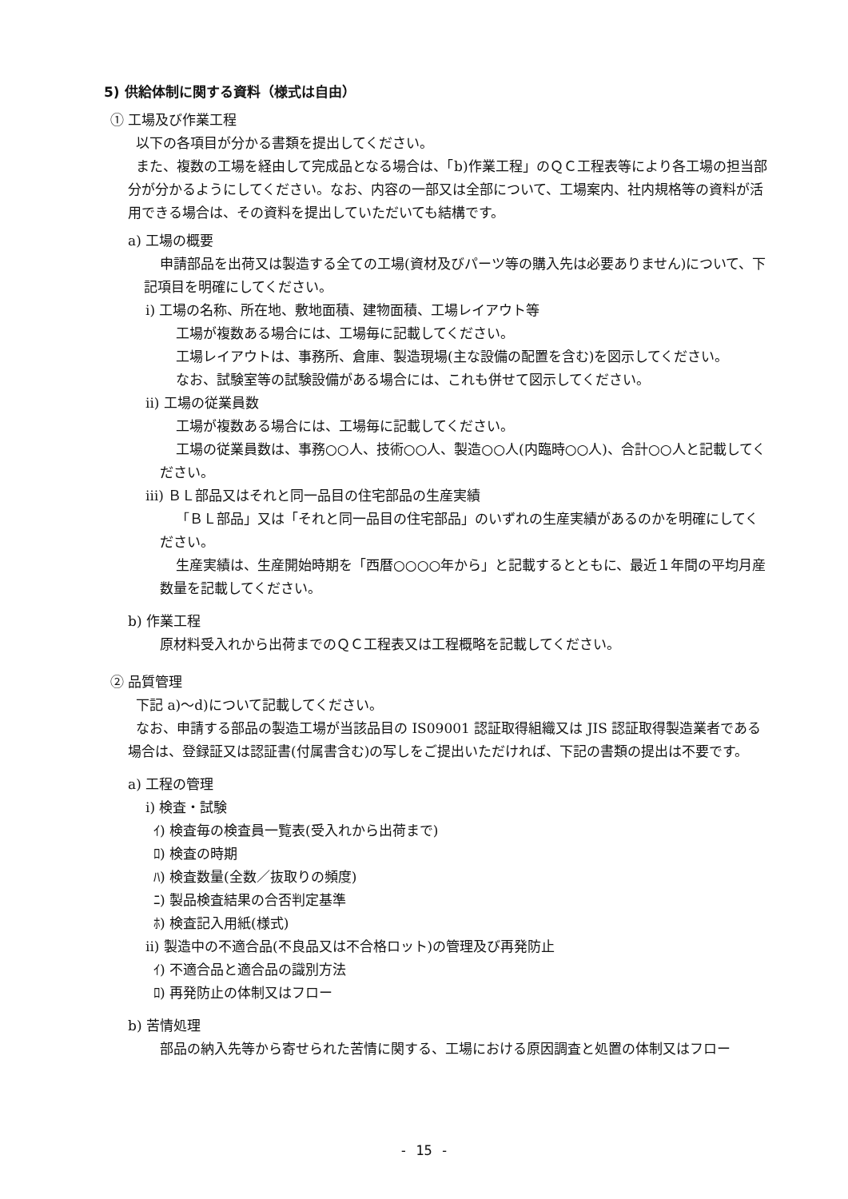5) 供給体制に関する資料（様式は自由）
① 工場及び作業工程
以下の各項目が分かる書類を提出してください。
また、複数の工場を経由して完成品となる場合は、「b)作業工程」のＱＣ工程表等により各工場の担当部分が分かるようにしてください。なお、内容の一部又は全部について、工場案内、社内規格等の資料が活用できる場合は、その資料を提出していただいても結構です。
a) 工場の概要
申請部品を出荷又は製造する全ての工場(資材及びパーツ等の購入先は必要ありません)について、下記項目を明確にしてください。
ⅰ) 工場の名称、所在地、敷地面積、建物面積、工場レイアウト等
工場が複数ある場合には、工場毎に記載してください。
工場レイアウトは、事務所、倉庫、製造現場(主な設備の配置を含む)を図示してください。
なお、試験室等の試験設備がある場合には、これも併せて図示してください。
ⅱ) 工場の従業員数
工場が複数ある場合には、工場毎に記載してください。
工場の従業員数は、事務○○人、技術○○人、製造○○人(内臨時○○人)、合計○○人と記載してください。
ⅲ) ＢＬ部品又はそれと同一品目の住宅部品の生産実績
「ＢＬ部品」又は「それと同一品目の住宅部品」のいずれの生産実績があるのかを明確にしてください。
生産実績は、生産開始時期を「西暦○○○○年から」と記載するとともに、最近１年間の平均月産数量を記載してください。
b) 作業工程
原材料受入れから出荷までのＱＣ工程表又は工程概略を記載してください。
② 品質管理
下記 a)～d)について記載してください。
なお、申請する部品の製造工場が当該品目の IS09001 認証取得組織又は JIS 認証取得製造業者である場合は、登録証又は認証書(付属書含む)の写しをご提出いただければ、下記の書類の提出は不要です。
a) 工程の管理
ⅰ) 検査・試験
ｲ) 検査毎の検査員一覧表(受入れから出荷まで)
ﾛ) 検査の時期
ﾊ) 検査数量(全数／抜取りの頻度)
ﾆ) 製品検査結果の合否判定基準
ﾎ) 検査記入用紙(様式)
ⅱ) 製造中の不適合品(不良品又は不合格ロット)の管理及び再発防止
ｲ) 不適合品と適合品の識別方法
ﾛ) 再発防止の体制又はフロー
b) 苦情処理
部品の納入先等から寄せられた苦情に関する、工場における原因調査と処置の体制又はフロー
- 15 -